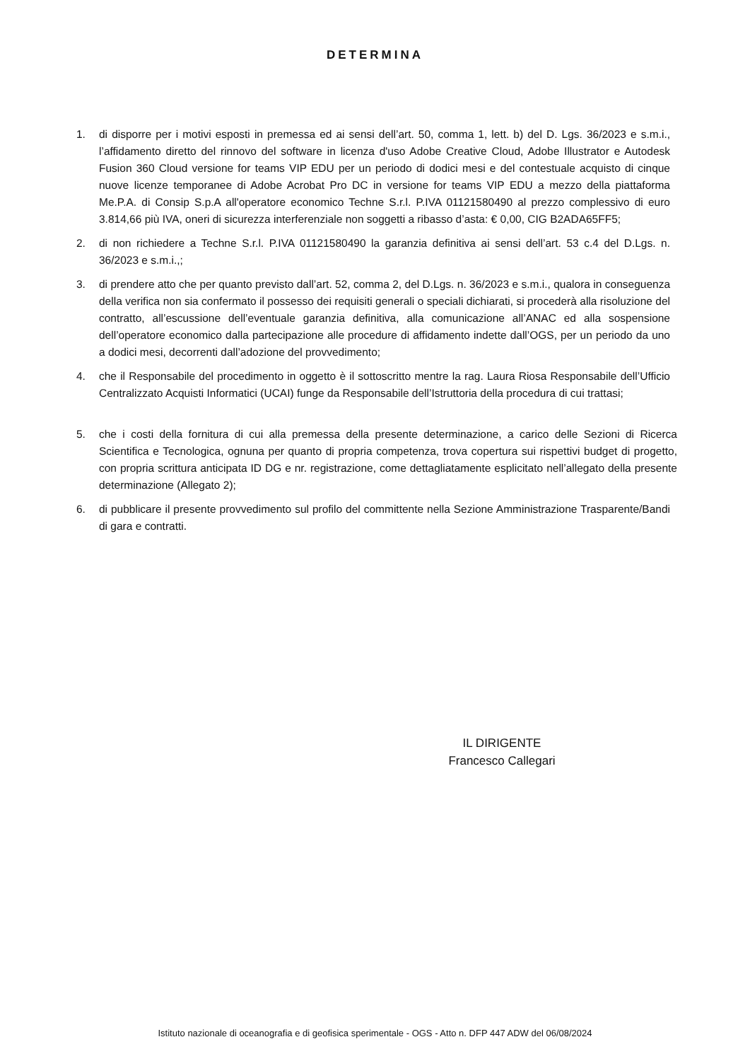DETERMINA
1. di disporre per i motivi esposti in premessa ed ai sensi dell’art. 50, comma 1, lett. b) del D. Lgs. 36/2023 e s.m.i., l’affidamento diretto del rinnovo del software in licenza d'uso Adobe Creative Cloud, Adobe Illustrator e Autodesk Fusion 360 Cloud versione for teams VIP EDU per un periodo di dodici mesi e del contestuale acquisto di cinque nuove licenze temporanee di Adobe Acrobat Pro DC in versione for teams VIP EDU a mezzo della piattaforma Me.P.A. di Consip S.p.A all'operatore economico Techne S.r.l. P.IVA 01121580490 al prezzo complessivo di euro 3.814,66 più IVA, oneri di sicurezza interferenziale non soggetti a ribasso d’asta: € 0,00, CIG B2ADA65FF5;
2. di non richiedere a Techne S.r.l. P.IVA 01121580490 la garanzia definitiva ai sensi dell’art. 53 c.4 del D.Lgs. n. 36/2023 e s.m.i.,;
3. di prendere atto che per quanto previsto dall’art. 52, comma 2, del D.Lgs. n. 36/2023 e s.m.i., qualora in conseguenza della verifica non sia confermato il possesso dei requisiti generali o speciali dichiarati, si procederà alla risoluzione del contratto, all’escussione dell’eventuale garanzia definitiva, alla comunicazione all’ANAC ed alla sospensione dell’operatore economico dalla partecipazione alle procedure di affidamento indette dall’OGS, per un periodo da uno a dodici mesi, decorrenti dall’adozione del provvedimento;
4. che il Responsabile del procedimento in oggetto è il sottoscritto mentre la rag. Laura Riosa Responsabile dell’Ufficio Centralizzato Acquisti Informatici (UCAI) funge da Responsabile dell’Istruttoria della procedura di cui trattasi;
5. che i costi della fornitura di cui alla premessa della presente determinazione, a carico delle Sezioni di Ricerca Scientifica e Tecnologica, ognuna per quanto di propria competenza, trova copertura sui rispettivi budget di progetto, con propria scrittura anticipata ID DG e nr. registrazione, come dettagliatamente esplicitato nell’allegato della presente determinazione (Allegato 2);
6. di pubblicare il presente provvedimento sul profilo del committente nella Sezione Amministrazione Trasparente/Bandi di gara e contratti.
IL DIRIGENTE
Francesco Callegari
Istituto nazionale di oceanografia e di geofisica sperimentale - OGS - Atto n. DFP 447 ADW del 06/08/2024